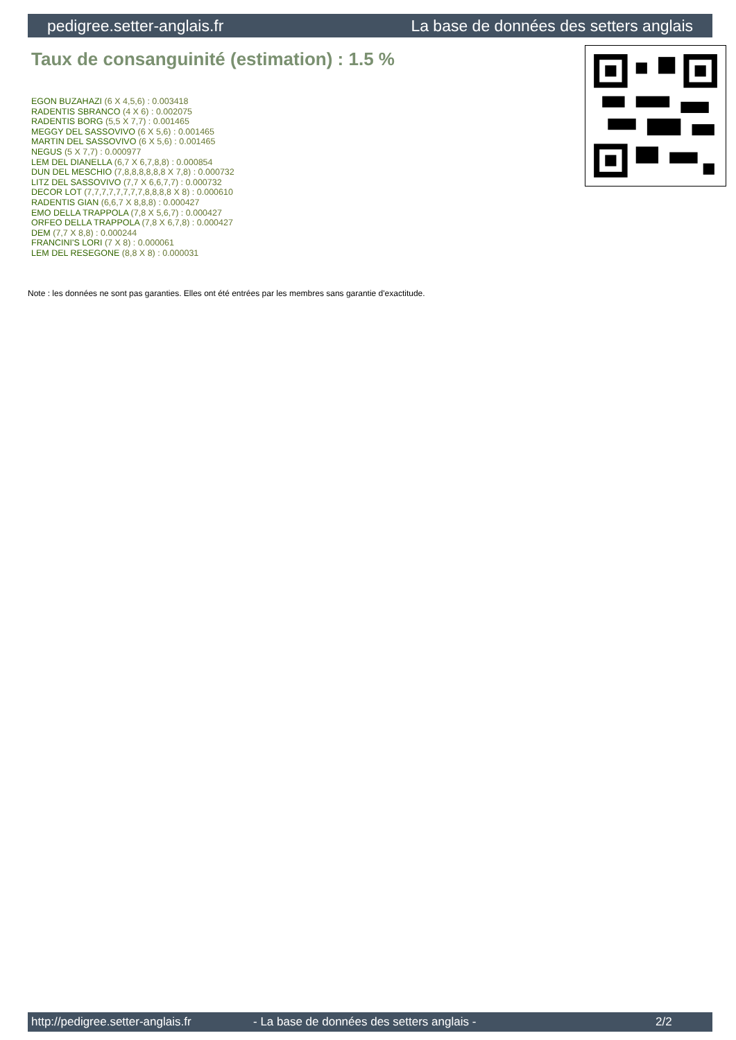pedigree.setter-anglais.fr La base de données des setters anglais
Taux de consanguinité (estimation) : 1.5 %
EGON BUZAHAZI (6 X 4,5,6) : 0.003418
RADENTIS SBRANCO (4 X 6) : 0.002075
RADENTIS BORG (5,5 X 7,7) : 0.001465
MEGGY DEL SASSOVIVO (6 X 5,6) : 0.001465
MARTIN DEL SASSOVIVO (6 X 5,6) : 0.001465
NEGUS (5 X 7,7) : 0.000977
LEM DEL DIANELLA (6,7 X 6,7,8,8) : 0.000854
DUN DEL MESCHIO (7,8,8,8,8,8,8 X 7,8) : 0.000732
LITZ DEL SASSOVIVO (7,7 X 6,6,7,7) : 0.000732
DECOR LOT (7,7,7,7,7,7,7,7,8,8,8,8 X 8) : 0.000610
RADENTIS GIAN (6,6,7 X 8,8,8) : 0.000427
EMO DELLA TRAPPOLA (7,8 X 5,6,7) : 0.000427
ORFEO DELLA TRAPPOLA (7,8 X 6,7,8) : 0.000427
DEM (7,7 X 8,8) : 0.000244
FRANCINI'S LORI (7 X 8) : 0.000061
LEM DEL RESEGONE (8,8 X 8) : 0.000031
Note : les données ne sont pas garanties. Elles ont été entrées par les membres sans garantie d'exactitude.
http://pedigree.setter-anglais.fr - La base de données des setters anglais - 2/2